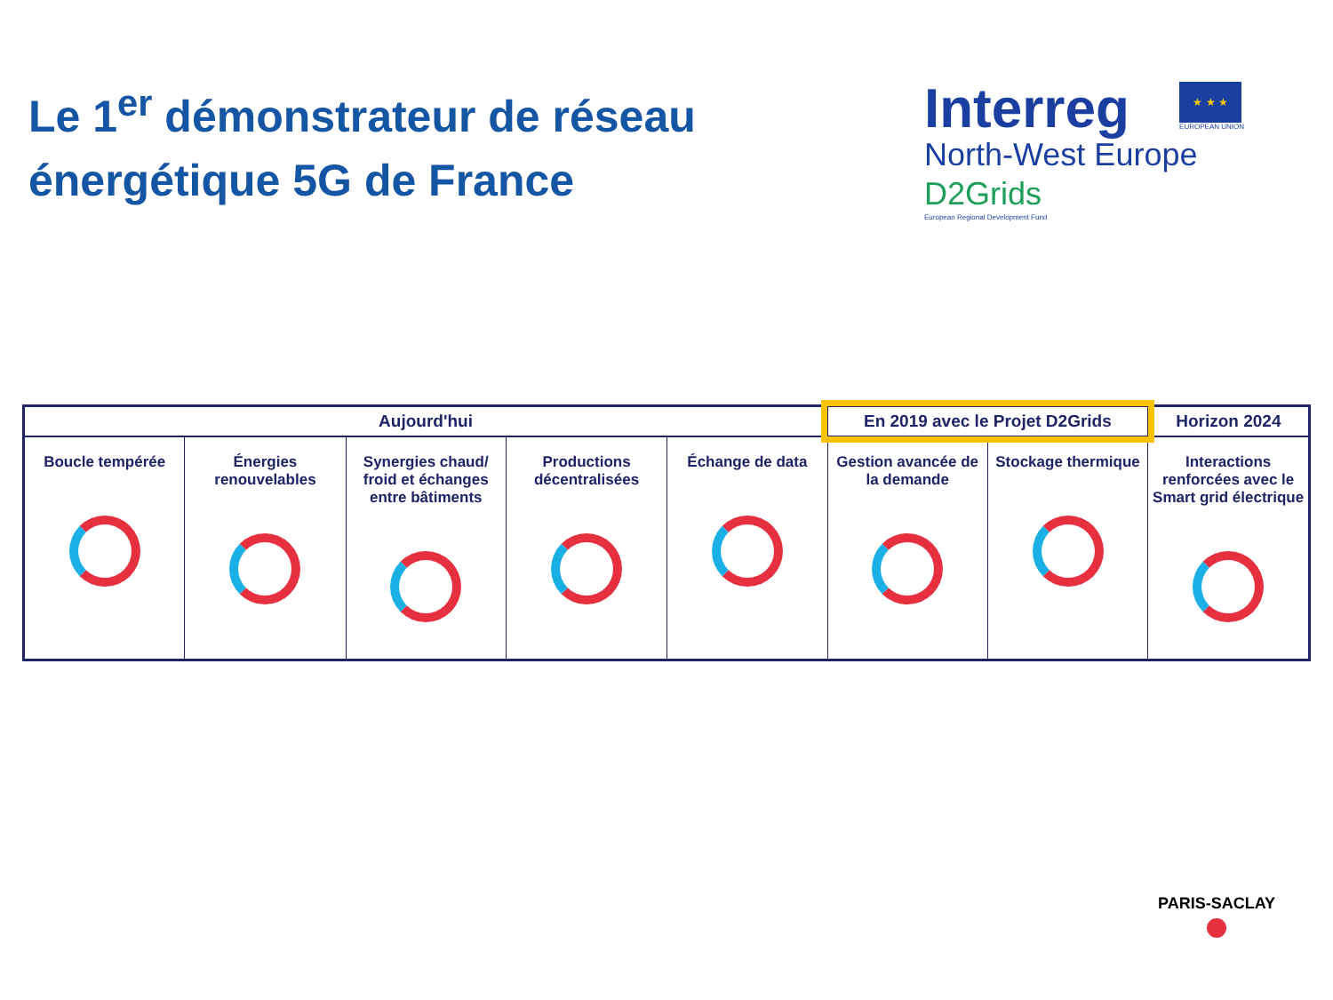Le 1<sup>er</sup> démonstrateur de réseau
énergétique 5G de France
Interreg ★ ★ ★
EUROPEAN UNION
North-West Europe
D2Grids
European Regional Development Fund
| Aujourd'hui | | | | | En 2019 avec le Projet D2Grids | | Horizon 2024 |
| --- | --- | --- | --- | --- | --- | --- | --- |
| Boucle tempérée | Énergies renouvelables | Synergies chaud/ froid et échanges entre bâtiments | Productions décentralisées | Échange de data | Gestion avancée de la demande | Stockage thermique | Interactions renforcées avec le Smart grid électrique |
PARIS-SACLAY